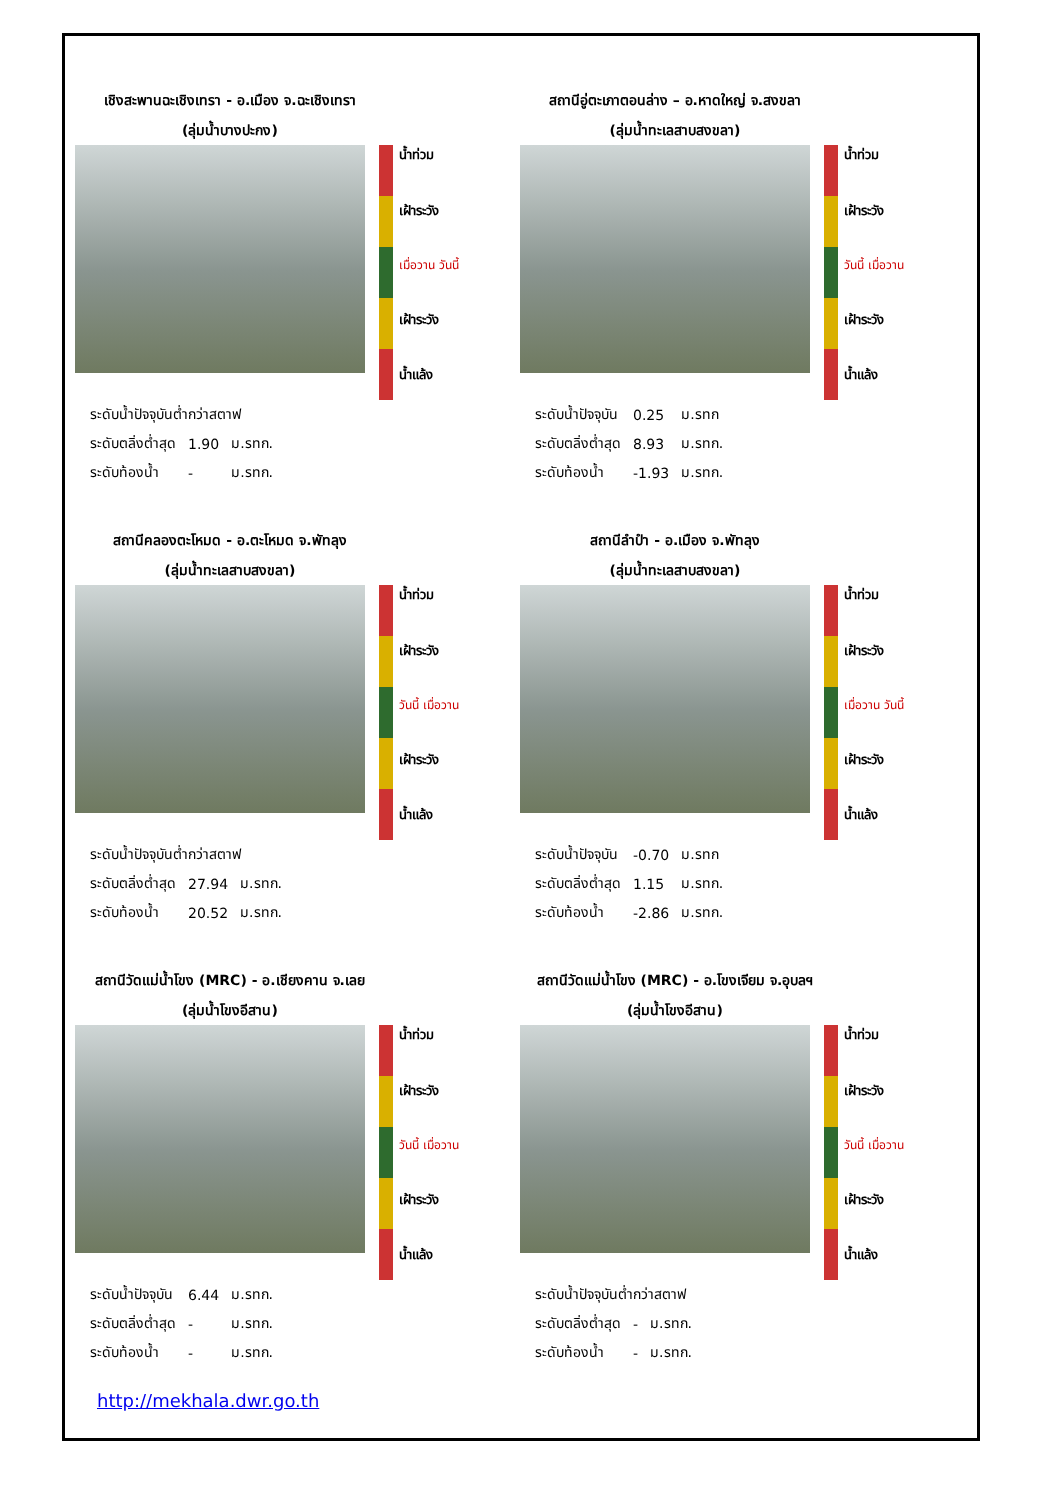เชิงสะพานฉะเชิงเทรา - อ.เมือง จ.ฉะเชิงเทรา
(ลุ่มน้ำบางปะกง)
น้ำท่วม
เฝ้าระวัง
เมื่อวาน วันนี้
เฝ้าระวัง
น้ำแล้ง
| ระดับน้ำปัจจุบันต่ำกว่าสตาฟ | | |
| ระดับตลิ่งต่ำสุด | 1.90 | ม.รทก. |
| ระดับท้องน้ำ | - | ม.รทก. |
สถานีอู่ตะเภาตอนล่าง – อ.หาดใหญ่ จ.สงขลา
(ลุ่มน้ำทะเลสาบสงขลา)
น้ำท่วม
เฝ้าระวัง
วันนี้ เมื่อวาน
เฝ้าระวัง
น้ำแล้ง
| ระดับน้ำปัจจุบัน | 0.25 | ม.รทก |
| ระดับตลิ่งต่ำสุด | 8.93 | ม.รทก. |
| ระดับท้องน้ำ | -1.93 | ม.รทก. |
สถานีคลองตะโหมด - อ.ตะโหมด จ.พัทลุง
(ลุ่มน้ำทะเลสาบสงขลา)
น้ำท่วม
เฝ้าระวัง
วันนี้ เมื่อวาน
เฝ้าระวัง
น้ำแล้ง
| ระดับน้ำปัจจุบันต่ำกว่าสตาฟ | | |
| ระดับตลิ่งต่ำสุด | 27.94 | ม.รทก. |
| ระดับท้องน้ำ | 20.52 | ม.รทก. |
สถานีลำปำ - อ.เมือง จ.พัทลุง
(ลุ่มน้ำทะเลสาบสงขลา)
น้ำท่วม
เฝ้าระวัง
เมื่อวาน วันนี้
เฝ้าระวัง
น้ำแล้ง
| ระดับน้ำปัจจุบัน | -0.70 | ม.รทก |
| ระดับตลิ่งต่ำสุด | 1.15 | ม.รทก. |
| ระดับท้องน้ำ | -2.86 | ม.รทก. |
สถานีวัดแม่น้ำโขง (MRC) - อ.เชียงคาน จ.เลย
(ลุ่มน้ำโขงอีสาน)
น้ำท่วม
เฝ้าระวัง
วันนี้ เมื่อวาน
เฝ้าระวัง
น้ำแล้ง
| ระดับน้ำปัจจุบัน | 6.44 | ม.รทก. |
| ระดับตลิ่งต่ำสุด | - | ม.รทก. |
| ระดับท้องน้ำ | - | ม.รทก. |
สถานีวัดแม่น้ำโขง (MRC) - อ.โขงเจียม จ.อุบลฯ
(ลุ่มน้ำโขงอีสาน)
น้ำท่วม
เฝ้าระวัง
วันนี้ เมื่อวาน
เฝ้าระวัง
น้ำแล้ง
| ระดับน้ำปัจจุบันต่ำกว่าสตาฟ | | |
| ระดับตลิ่งต่ำสุด | - | ม.รทก. |
| ระดับท้องน้ำ | - | ม.รทก. |
http://mekhala.dwr.go.th